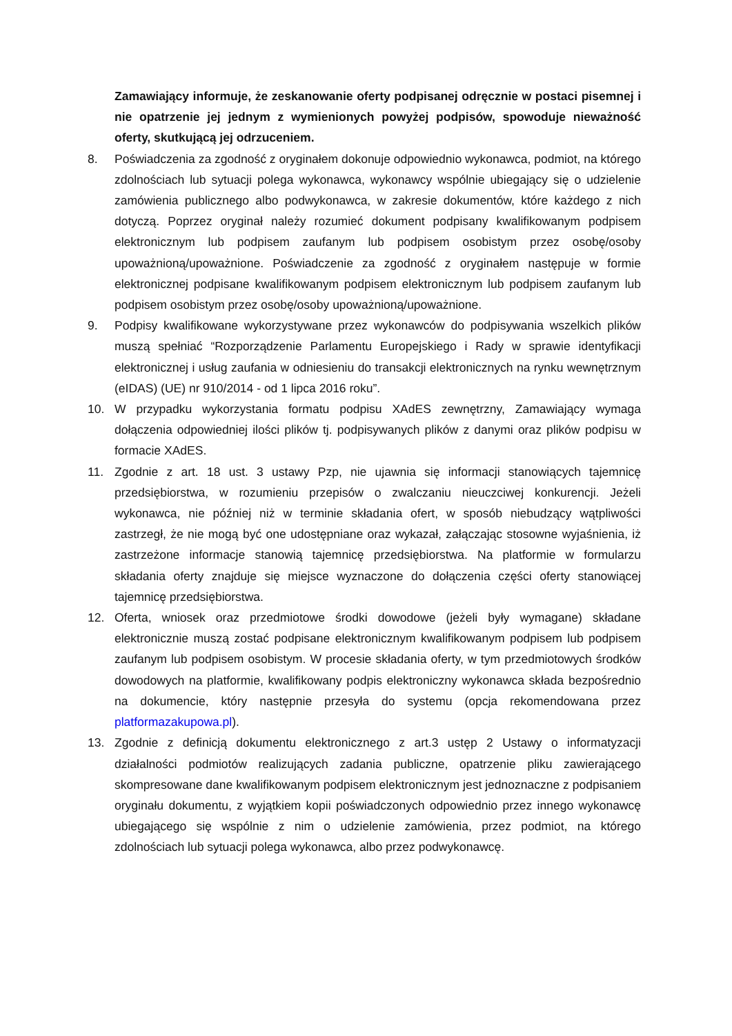Zamawiający informuje, że zeskanowanie oferty podpisanej odręcznie w postaci pisemnej i nie opatrzenie jej jednym z wymienionych powyżej podpisów, spowoduje nieważność oferty, skutkującą jej odrzuceniem.
8. Poświadczenia za zgodność z oryginałem dokonuje odpowiednio wykonawca, podmiot, na którego zdolnościach lub sytuacji polega wykonawca, wykonawcy wspólnie ubiegający się o udzielenie zamówienia publicznego albo podwykonawca, w zakresie dokumentów, które każdego z nich dotyczą. Poprzez oryginał należy rozumieć dokument podpisany kwalifikowanym podpisem elektronicznym lub podpisem zaufanym lub podpisem osobistym przez osobę/osoby upoważnioną/upoważnione. Poświadczenie za zgodność z oryginałem następuje w formie elektronicznej podpisane kwalifikowanym podpisem elektronicznym lub podpisem zaufanym lub podpisem osobistym przez osobę/osoby upoważnioną/upoważnione.
9. Podpisy kwalifikowane wykorzystywane przez wykonawców do podpisywania wszelkich plików muszą spełniać “Rozporządzenie Parlamentu Europejskiego i Rady w sprawie identyfikacji elektronicznej i usług zaufania w odniesieniu do transakcji elektronicznych na rynku wewnętrznym (eIDAS) (UE) nr 910/2014 - od 1 lipca 2016 roku”.
10. W przypadku wykorzystania formatu podpisu XAdES zewnętrzny, Zamawiający wymaga dołączenia odpowiedniej ilości plików tj. podpisywanych plików z danymi oraz plików podpisu w formacie XAdES.
11. Zgodnie z art. 18 ust. 3 ustawy Pzp, nie ujawnia się informacji stanowiących tajemnicę przedsiębiorstwa, w rozumieniu przepisów o zwalczaniu nieuczciwej konkurencji. Jeżeli wykonawca, nie później niż w terminie składania ofert, w sposób niebudzący wątpliwości zastrzegł, że nie mogą być one udostępniane oraz wykazał, załączając stosowne wyjaśnienia, iż zastrzeżone informacje stanowią tajemnicę przedsiębiorstwa. Na platformie w formularzu składania oferty znajduje się miejsce wyznaczone do dołączenia części oferty stanowiącej tajemnicę przedsiębiorstwa.
12. Oferta, wniosek oraz przedmiotowe środki dowodowe (jeżeli były wymagane) składane elektronicznie muszą zostać podpisane elektronicznym kwalifikowanym podpisem lub podpisem zaufanym lub podpisem osobistym. W procesie składania oferty, w tym przedmiotowych środków dowodowych na platformie, kwalifikowany podpis elektroniczny wykonawca składa bezpośrednio na dokumencie, który następnie przesyła do systemu (opcja rekomendowana przez platformazakupowa.pl).
13. Zgodnie z definicją dokumentu elektronicznego z art.3 ustęp 2 Ustawy o informatyzacji działalności podmiotów realizujących zadania publiczne, opatrzenie pliku zawierającego skompresowane dane kwalifikowanym podpisem elektronicznym jest jednoznaczne z podpisaniem oryginału dokumentu, z wyjątkiem kopii poświadczonych odpowiednio przez innego wykonawcę ubiegającego się wspólnie z nim o udzielenie zamówienia, przez podmiot, na którego zdolnościach lub sytuacji polega wykonawca, albo przez podwykonawcę.